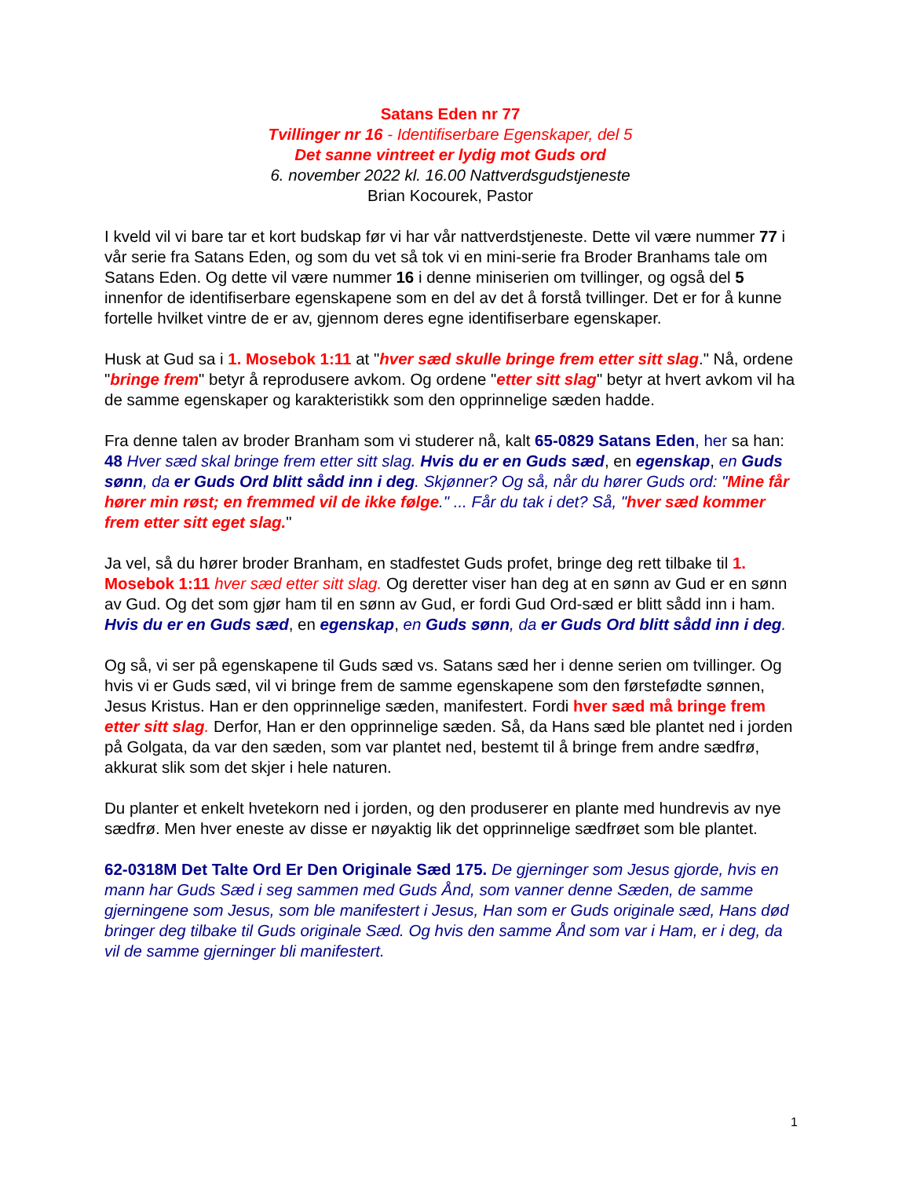Satans Eden nr 77
Tvillinger nr 16 - Identifiserbare Egenskaper, del 5
Det sanne vintreet er lydig mot Guds ord
6. november 2022 kl. 16.00 Nattverdsgudstjeneste
Brian Kocourek, Pastor
I kveld vil vi bare tar et kort budskap før vi har vår nattverdstjeneste. Dette vil være nummer 77 i vår serie fra Satans Eden, og som du vet så tok vi en mini-serie fra Broder Branhams tale om Satans Eden. Og dette vil være nummer 16 i denne miniserien om tvillinger, og også del 5 innenfor de identifiserbare egenskapene som en del av det å forstå tvillinger. Det er for å kunne fortelle hvilket vintre de er av, gjennom deres egne identifiserbare egenskaper.
Husk at Gud sa i 1. Mosebok 1:11 at "hver sæd skulle bringe frem etter sitt slag." Nå, ordene "bringe frem" betyr å reprodusere avkom. Og ordene "etter sitt slag" betyr at hvert avkom vil ha de samme egenskaper og karakteristikk som den opprinnelige sæden hadde.
Fra denne talen av broder Branham som vi studerer nå, kalt 65-0829 Satans Eden, her sa han: 48 Hver sæd skal bringe frem etter sitt slag. Hvis du er en Guds sæd, en egenskap, en Guds sønn, da er Guds Ord blitt sådd inn i deg. Skjønner? Og så, når du hører Guds ord: "Mine får hører min røst; en fremmed vil de ikke følge." ... Får du tak i det? Så, "hver sæd kommer frem etter sitt eget slag."
Ja vel, så du hører broder Branham, en stadfestet Guds profet, bringe deg rett tilbake til 1. Mosebok 1:11 hver sæd etter sitt slag. Og deretter viser han deg at en sønn av Gud er en sønn av Gud. Og det som gjør ham til en sønn av Gud, er fordi Gud Ord-sæd er blitt sådd inn i ham. Hvis du er en Guds sæd, en egenskap, en Guds sønn, da er Guds Ord blitt sådd inn i deg.
Og så, vi ser på egenskapene til Guds sæd vs. Satans sæd her i denne serien om tvillinger. Og hvis vi er Guds sæd, vil vi bringe frem de samme egenskapene som den førstefødte sønnen, Jesus Kristus. Han er den opprinnelige sæden, manifestert. Fordi hver sæd må bringe frem etter sitt slag. Derfor, Han er den opprinnelige sæden. Så, da Hans sæd ble plantet ned i jorden på Golgata, da var den sæden, som var plantet ned, bestemt til å bringe frem andre sædfrø, akkurat slik som det skjer i hele naturen.
Du planter et enkelt hvetekorn ned i jorden, og den produserer en plante med hundrevis av nye sædfrø. Men hver eneste av disse er nøyaktig lik det opprinnelige sædfrøet som ble plantet.
62-0318M Det Talte Ord Er Den Originale Sæd 175. De gjerninger som Jesus gjorde, hvis en mann har Guds Sæd i seg sammen med Guds Ånd, som vanner denne Sæden, de samme gjerningene som Jesus, som ble manifestert i Jesus, Han som er Guds originale sæd, Hans død bringer deg tilbake til Guds originale Sæd. Og hvis den samme Ånd som var i Ham, er i deg, da vil de samme gjerninger bli manifestert.
1